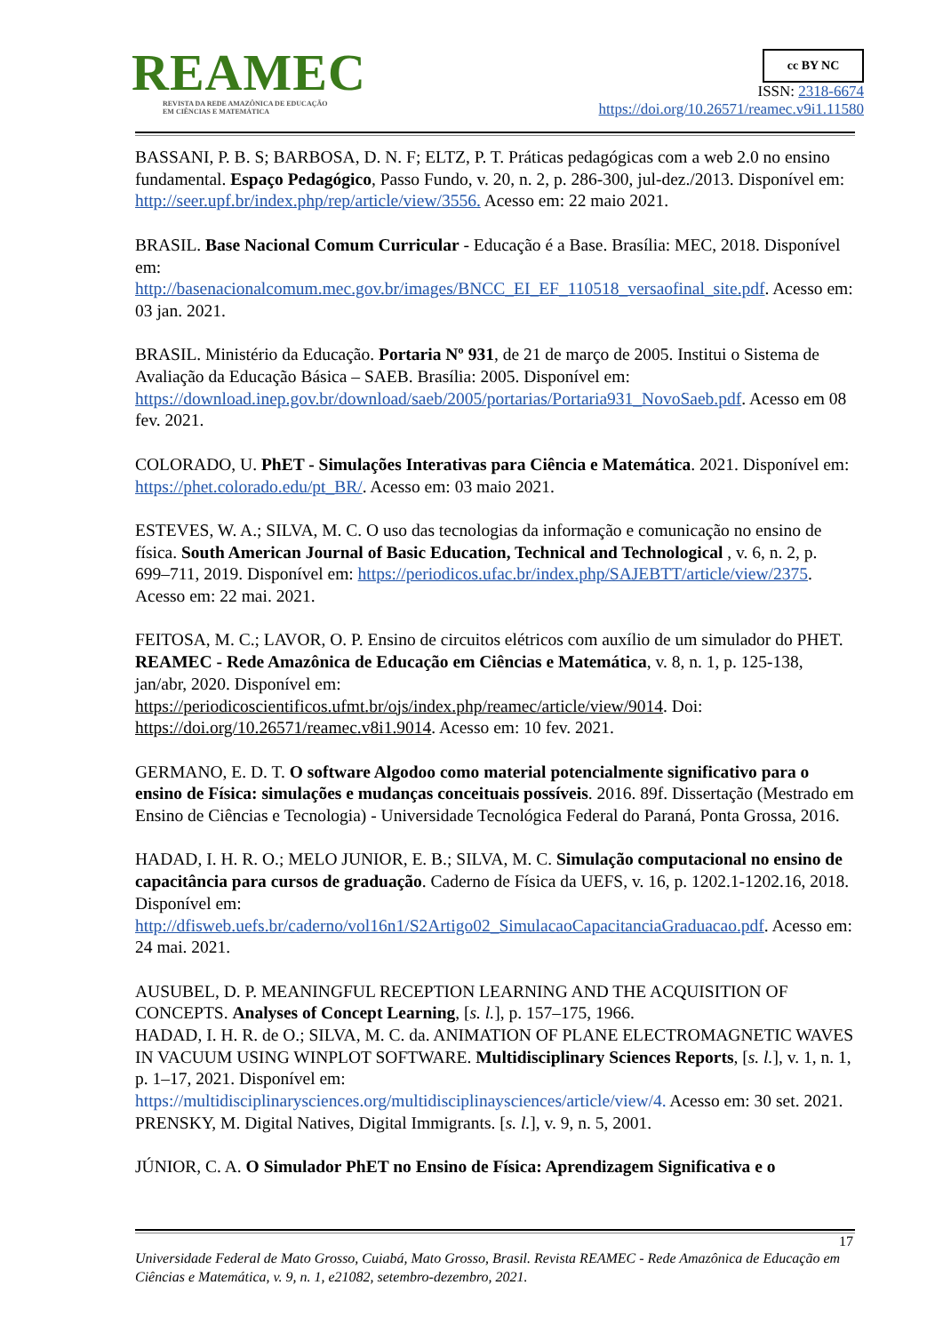REAMEC
REVISTA DA REDE AMAZÔNICA DE EDUCAÇÃO
EM CIÊNCIAS E MATEMÁTICA
cc BY NC
ISSN: 2318-6674
https://doi.org/10.26571/reamec.v9i1.11580
BASSANI, P. B. S; BARBOSA, D. N. F; ELTZ, P. T. Práticas pedagógicas com a web 2.0 no ensino fundamental. Espaço Pedagógico, Passo Fundo, v. 20, n. 2, p. 286-300, jul-dez./2013. Disponível em: http://seer.upf.br/index.php/rep/article/view/3556. Acesso em: 22 maio 2021.
BRASIL. Base Nacional Comum Curricular - Educação é a Base. Brasília: MEC, 2018. Disponível em:
http://basenacionalcomum.mec.gov.br/images/BNCC_EI_EF_110518_versaofinal_site.pdf. Acesso em: 03 jan. 2021.
BRASIL. Ministério da Educação. Portaria Nº 931, de 21 de março de 2005. Institui o Sistema de Avaliação da Educação Básica – SAEB. Brasília: 2005. Disponível em: https://download.inep.gov.br/download/saeb/2005/portarias/Portaria931_NovoSaeb.pdf. Acesso em 08 fev. 2021.
COLORADO, U. PhET - Simulações Interativas para Ciência e Matemática. 2021. Disponível em: https://phet.colorado.edu/pt_BR/. Acesso em: 03 maio 2021.
ESTEVES, W. A.; SILVA, M. C. O uso das tecnologias da informação e comunicação no ensino de física. South American Journal of Basic Education, Technical and Technological , v. 6, n. 2, p. 699–711, 2019. Disponível em: https://periodicos.ufac.br/index.php/SAJEBTT/article/view/2375. Acesso em: 22 mai. 2021.
FEITOSA, M. C.; LAVOR, O. P. Ensino de circuitos elétricos com auxílio de um simulador do PHET. REAMEC - Rede Amazônica de Educação em Ciências e Matemática, v. 8, n. 1, p. 125-138, jan/abr, 2020. Disponível em: https://periodicoscientificos.ufmt.br/ojs/index.php/reamec/article/view/9014. Doi: https://doi.org/10.26571/reamec.v8i1.9014. Acesso em: 10 fev. 2021.
GERMANO, E. D. T. O software Algodoo como material potencialmente significativo para o ensino de Física: simulações e mudanças conceituais possíveis. 2016. 89f. Dissertação (Mestrado em Ensino de Ciências e Tecnologia) - Universidade Tecnológica Federal do Paraná, Ponta Grossa, 2016.
HADAD, I. H. R. O.; MELO JUNIOR, E. B.; SILVA, M. C. Simulação computacional no ensino de capacitância para cursos de graduação. Caderno de Física da UEFS, v. 16, p. 1202.1-1202.16, 2018. Disponível em: http://dfisweb.uefs.br/caderno/vol16n1/S2Artigo02_SimulacaoCapacitanciaGraduacao.pdf. Acesso em: 24 mai. 2021.
AUSUBEL, D. P. MEANINGFUL RECEPTION LEARNING AND THE ACQUISITION OF CONCEPTS. Analyses of Concept Learning, [s. l.], p. 157–175, 1966.
HADAD, I. H. R. de O.; SILVA, M. C. da. ANIMATION OF PLANE ELECTROMAGNETIC WAVES IN VACUUM USING WINPLOT SOFTWARE. Multidisciplinary Sciences Reports, [s. l.], v. 1, n. 1, p. 1–17, 2021. Disponível em: https://multidisciplinarysciences.org/multidisciplinaysciences/article/view/4. Acesso em: 30 set. 2021.
PRENSKY, M. Digital Natives, Digital Immigrants. [s. l.], v. 9, n. 5, 2001.
JÚNIOR, C. A. O Simulador PhET no Ensino de Física: Aprendizagem Significativa e o
17
Universidade Federal de Mato Grosso, Cuiabá, Mato Grosso, Brasil. Revista REAMEC - Rede Amazônica de Educação em Ciências e Matemática, v. 9, n. 1, e21082, setembro-dezembro, 2021.